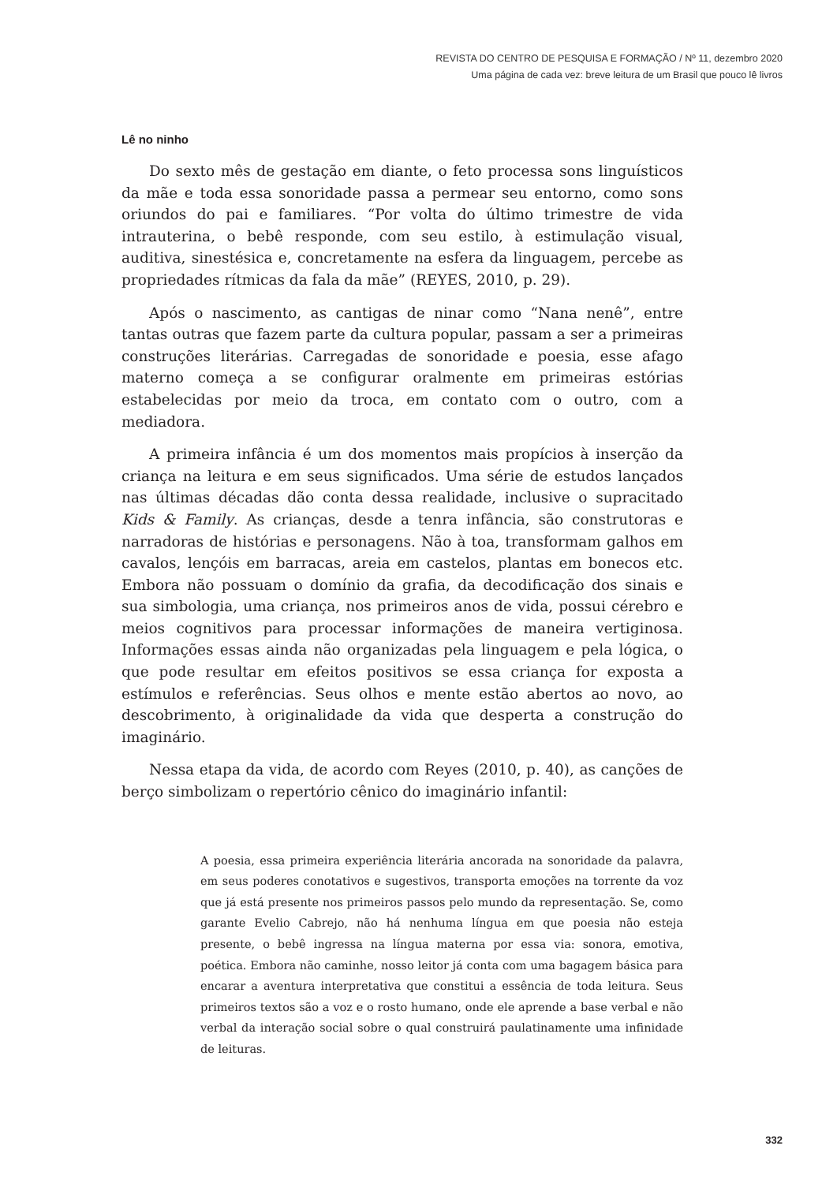REVISTA DO CENTRO DE PESQUISA E FORMAÇÃO / Nº 11, dezembro 2020
Uma página de cada vez: breve leitura de um Brasil que pouco lê livros
Lê no ninho
Do sexto mês de gestação em diante, o feto processa sons linguísticos da mãe e toda essa sonoridade passa a permear seu entorno, como sons oriundos do pai e familiares. “Por volta do último trimestre de vida intrauterina, o bebê responde, com seu estilo, à estimulação visual, auditiva, sinestésica e, concretamente na esfera da linguagem, percebe as propriedades rítmicas da fala da mãe” (REYES, 2010, p. 29).
Após o nascimento, as cantigas de ninar como “Nana nenê”, entre tantas outras que fazem parte da cultura popular, passam a ser a primeiras construções literárias. Carregadas de sonoridade e poesia, esse afago materno começa a se configurar oralmente em primeiras estórias estabelecidas por meio da troca, em contato com o outro, com a mediadora.
A primeira infância é um dos momentos mais propícios à inserção da criança na leitura e em seus significados. Uma série de estudos lançados nas últimas décadas dão conta dessa realidade, inclusive o supracitado Kids & Family. As crianças, desde a tenra infância, são construtoras e narradoras de histórias e personagens. Não à toa, transformam galhos em cavalos, lençóis em barracas, areia em castelos, plantas em bonecos etc. Embora não possuam o domínio da grafia, da decodificação dos sinais e sua simbologia, uma criança, nos primeiros anos de vida, possui cérebro e meios cognitivos para processar informações de maneira vertiginosa. Informações essas ainda não organizadas pela linguagem e pela lógica, o que pode resultar em efeitos positivos se essa criança for exposta a estímulos e referências. Seus olhos e mente estão abertos ao novo, ao descobrimento, à originalidade da vida que desperta a construção do imaginário.
Nessa etapa da vida, de acordo com Reyes (2010, p. 40), as canções de berço simbolizam o repertório cênico do imaginário infantil:
A poesia, essa primeira experiência literária ancorada na sonoridade da palavra, em seus poderes conotativos e sugestivos, transporta emoções na torrente da voz que já está presente nos primeiros passos pelo mundo da representação. Se, como garante Evelio Cabrejo, não há nenhuma língua em que poesia não esteja presente, o bebê ingressa na língua materna por essa via: sonora, emotiva, poética. Embora não caminhe, nosso leitor já conta com uma bagagem básica para encarar a aventura interpretativa que constitui a essência de toda leitura. Seus primeiros textos são a voz e o rosto humano, onde ele aprende a base verbal e não verbal da interação social sobre o qual construirá paulatinamente uma infinidade de leituras.
332